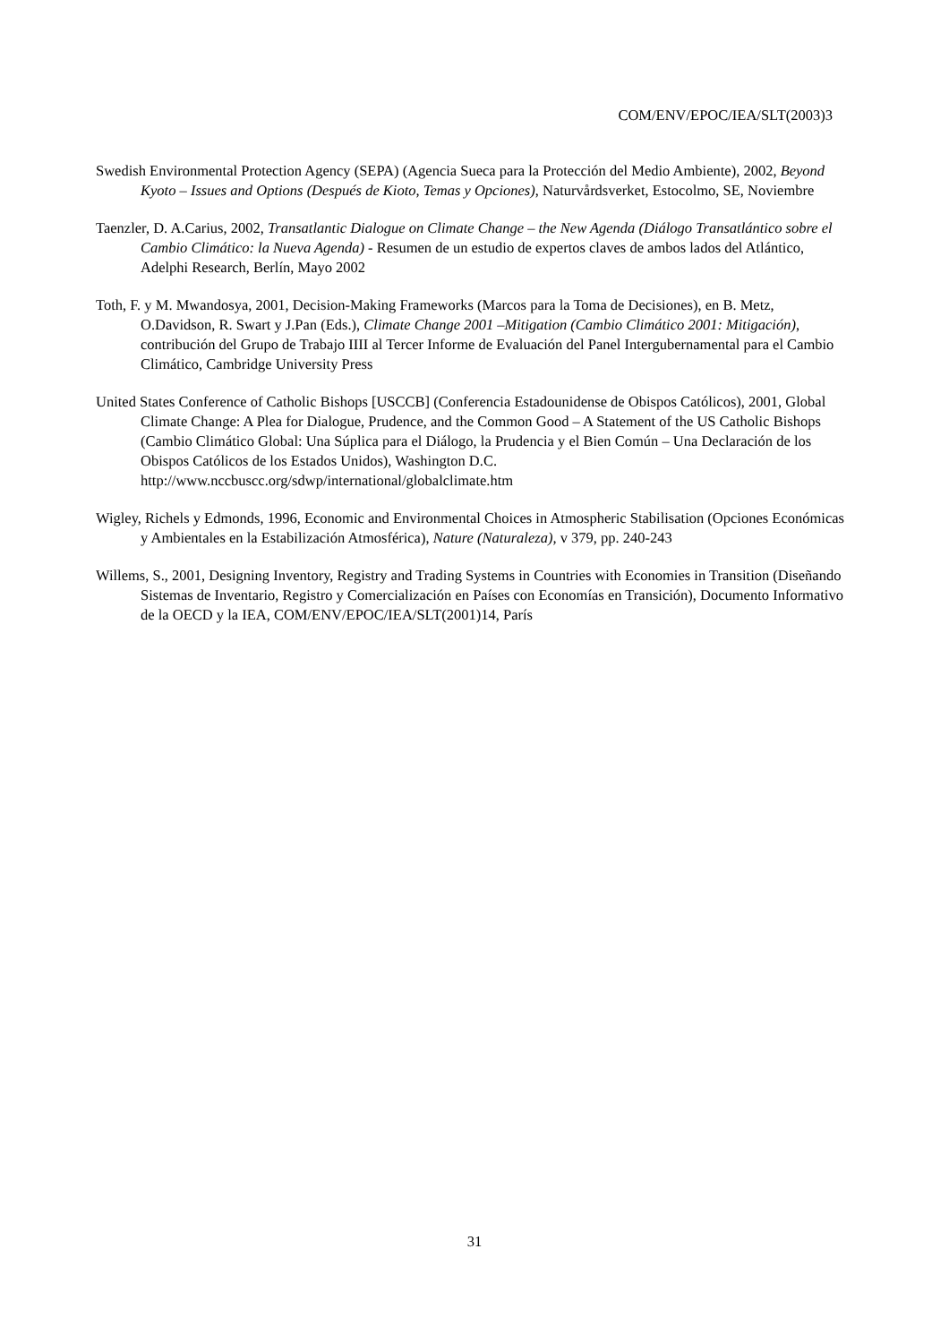COM/ENV/EPOC/IEA/SLT(2003)3
Swedish Environmental Protection Agency (SEPA) (Agencia Sueca para la Protección del Medio Ambiente), 2002, Beyond Kyoto – Issues and Options (Después de Kioto, Temas y Opciones), Naturvårdsverket, Estocolmo, SE, Noviembre
Taenzler, D. A.Carius, 2002, Transatlantic Dialogue on Climate Change – the New Agenda (Diálogo Transatlántico sobre el Cambio Climático: la Nueva Agenda) - Resumen de un estudio de expertos claves de ambos lados del Atlántico, Adelphi Research, Berlín, Mayo 2002
Toth, F. y M. Mwandosya, 2001, Decision-Making Frameworks (Marcos para la Toma de Decisiones), en B. Metz, O.Davidson, R. Swart y J.Pan (Eds.), Climate Change 2001 –Mitigation (Cambio Climático 2001: Mitigación), contribución del Grupo de Trabajo IIII al Tercer Informe de Evaluación del Panel Intergubernamental para el Cambio Climático, Cambridge University Press
United States Conference of Catholic Bishops [USCCB] (Conferencia Estadounidense de Obispos Católicos), 2001, Global Climate Change: A Plea for Dialogue, Prudence, and the Common Good – A Statement of the US Catholic Bishops (Cambio Climático Global: Una Súplica para el Diálogo, la Prudencia y el Bien Común – Una Declaración de los Obispos Católicos de los Estados Unidos), Washington D.C. http://www.nccbuscc.org/sdwp/international/globalclimate.htm
Wigley, Richels y Edmonds, 1996, Economic and Environmental Choices in Atmospheric Stabilisation (Opciones Económicas y Ambientales en la Estabilización Atmosférica), Nature (Naturaleza), v 379, pp. 240-243
Willems, S., 2001, Designing Inventory, Registry and Trading Systems in Countries with Economies in Transition (Diseñando Sistemas de Inventario, Registro y Comercialización en Países con Economías en Transición), Documento Informativo de la OECD y la IEA, COM/ENV/EPOC/IEA/SLT(2001)14, París
31